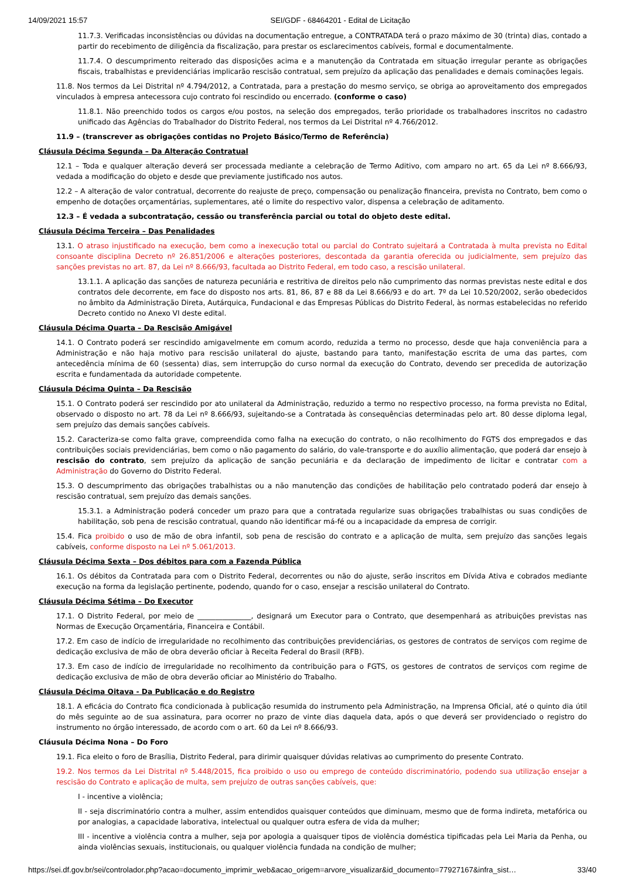14/09/2021 15:57 SEI/GDF - 68464201 - Edital de Licitação
11.7.3. Verificadas inconsistências ou dúvidas na documentação entregue, a CONTRATADA terá o prazo máximo de 30 (trinta) dias, contado a partir do recebimento de diligência da fiscalização, para prestar os esclarecimentos cabíveis, formal e documentalmente.
11.7.4. O descumprimento reiterado das disposições acima e a manutenção da Contratada em situação irregular perante as obrigações fiscais, trabalhistas e previdenciárias implicarão rescisão contratual, sem prejuízo da aplicação das penalidades e demais cominações legais.
11.8. Nos termos da Lei Distrital nº 4.794/2012, a Contratada, para a prestação do mesmo serviço, se obriga ao aproveitamento dos empregados vinculados à empresa antecessora cujo contrato foi rescindido ou encerrado. (conforme o caso)
11.8.1. Não preenchido todos os cargos e/ou postos, na seleção dos empregados, terão prioridade os trabalhadores inscritos no cadastro unificado das Agências do Trabalhador do Distrito Federal, nos termos da Lei Distrital nº 4.766/2012.
11.9 – (transcrever as obrigações contidas no Projeto Básico/Termo de Referência)
Cláusula Décima Segunda – Da Alteração Contratual
12.1 – Toda e qualquer alteração deverá ser processada mediante a celebração de Termo Aditivo, com amparo no art. 65 da Lei nº 8.666/93, vedada a modificação do objeto e desde que previamente justificado nos autos.
12.2 – A alteração de valor contratual, decorrente do reajuste de preço, compensação ou penalização financeira, prevista no Contrato, bem como o empenho de dotações orçamentárias, suplementares, até o limite do respectivo valor, dispensa a celebração de aditamento.
12.3 – É vedada a subcontratação, cessão ou transferência parcial ou total do objeto deste edital.
Cláusula Décima Terceira – Das Penalidades
13.1. O atraso injustificado na execução, bem como a inexecução total ou parcial do Contrato sujeitará a Contratada à multa prevista no Edital consoante disciplina Decreto nº 26.851/2006 e alterações posteriores, descontada da garantia oferecida ou judicialmente, sem prejuízo das sanções previstas no art. 87, da Lei nº 8.666/93, facultada ao Distrito Federal, em todo caso, a rescisão unilateral.
13.1.1. A aplicação das sanções de natureza pecuniária e restritiva de direitos pelo não cumprimento das normas previstas neste edital e dos contratos dele decorrente, em face do disposto nos arts. 81, 86, 87 e 88 da Lei 8.666/93 e do art. 7º da Lei 10.520/2002, serão obedecidos no âmbito da Administração Direta, Autárquica, Fundacional e das Empresas Públicas do Distrito Federal, às normas estabelecidas no referido Decreto contido no Anexo VI deste edital.
Cláusula Décima Quarta – Da Rescisão Amigável
14.1. O Contrato poderá ser rescindido amigavelmente em comum acordo, reduzida a termo no processo, desde que haja conveniência para a Administração e não haja motivo para rescisão unilateral do ajuste, bastando para tanto, manifestação escrita de uma das partes, com antecedência mínima de 60 (sessenta) dias, sem interrupção do curso normal da execução do Contrato, devendo ser precedida de autorização escrita e fundamentada da autoridade competente.
Cláusula Décima Quinta – Da Rescisão
15.1. O Contrato poderá ser rescindido por ato unilateral da Administração, reduzido a termo no respectivo processo, na forma prevista no Edital, observado o disposto no art. 78 da Lei nº 8.666/93, sujeitando-se a Contratada às consequências determinadas pelo art. 80 desse diploma legal, sem prejuízo das demais sanções cabíveis.
15.2. Caracteriza-se como falta grave, compreendida como falha na execução do contrato, o não recolhimento do FGTS dos empregados e das contribuições sociais previdenciárias, bem como o não pagamento do salário, do vale-transporte e do auxílio alimentação, que poderá dar ensejo à rescisão do contrato, sem prejuízo da aplicação de sanção pecuniária e da declaração de impedimento de licitar e contratar com a Administração do Governo do Distrito Federal.
15.3. O descumprimento das obrigações trabalhistas ou a não manutenção das condições de habilitação pelo contratado poderá dar ensejo à rescisão contratual, sem prejuízo das demais sanções.
15.3.1. a Administração poderá conceder um prazo para que a contratada regularize suas obrigações trabalhistas ou suas condições de habilitação, sob pena de rescisão contratual, quando não identificar má-fé ou a incapacidade da empresa de corrigir.
15.4. Fica proibido o uso de mão de obra infantil, sob pena de rescisão do contrato e a aplicação de multa, sem prejuízo das sanções legais cabíveis, conforme disposto na Lei nº 5.061/2013.
Cláusula Décima Sexta – Dos débitos para com a Fazenda Pública
16.1. Os débitos da Contratada para com o Distrito Federal, decorrentes ou não do ajuste, serão inscritos em Dívida Ativa e cobrados mediante execução na forma da legislação pertinente, podendo, quando for o caso, ensejar a rescisão unilateral do Contrato.
Cláusula Décima Sétima – Do Executor
17.1. O Distrito Federal, por meio de _______________, designará um Executor para o Contrato, que desempenhará as atribuições previstas nas Normas de Execução Orçamentária, Financeira e Contábil.
17.2. Em caso de indício de irregularidade no recolhimento das contribuições previdenciárias, os gestores de contratos de serviços com regime de dedicação exclusiva de mão de obra deverão oficiar à Receita Federal do Brasil (RFB).
17.3. Em caso de indício de irregularidade no recolhimento da contribuição para o FGTS, os gestores de contratos de serviços com regime de dedicação exclusiva de mão de obra deverão oficiar ao Ministério do Trabalho.
Cláusula Décima Oitava - Da Publicação e do Registro
18.1. A eficácia do Contrato fica condicionada à publicação resumida do instrumento pela Administração, na Imprensa Oficial, até o quinto dia útil do mês seguinte ao de sua assinatura, para ocorrer no prazo de vinte dias daquela data, após o que deverá ser providenciado o registro do instrumento no órgão interessado, de acordo com o art. 60 da Lei nº 8.666/93.
Cláusula Décima Nona – Do Foro
19.1. Fica eleito o foro de Brasília, Distrito Federal, para dirimir quaisquer dúvidas relativas ao cumprimento do presente Contrato.
19.2. Nos termos da Lei Distrital nº 5.448/2015, fica proibido o uso ou emprego de conteúdo discriminatório, podendo sua utilização ensejar a rescisão do Contrato e aplicação de multa, sem prejuízo de outras sanções cabíveis, que:
I - incentive a violência;
II - seja discriminatório contra a mulher, assim entendidos quaisquer conteúdos que diminuam, mesmo que de forma indireta, metafórica ou por analogias, a capacidade laborativa, intelectual ou qualquer outra esfera de vida da mulher;
III - incentive a violência contra a mulher, seja por apologia a quaisquer tipos de violência doméstica tipificadas pela Lei Maria da Penha, ou ainda violências sexuais, institucionais, ou qualquer violência fundada na condição de mulher;
https://sei.df.gov.br/sei/controlador.php?acao=documento_imprimir_web&acao_origem=arvore_visualizar&id_documento=77927167&infra_sist… 33/40